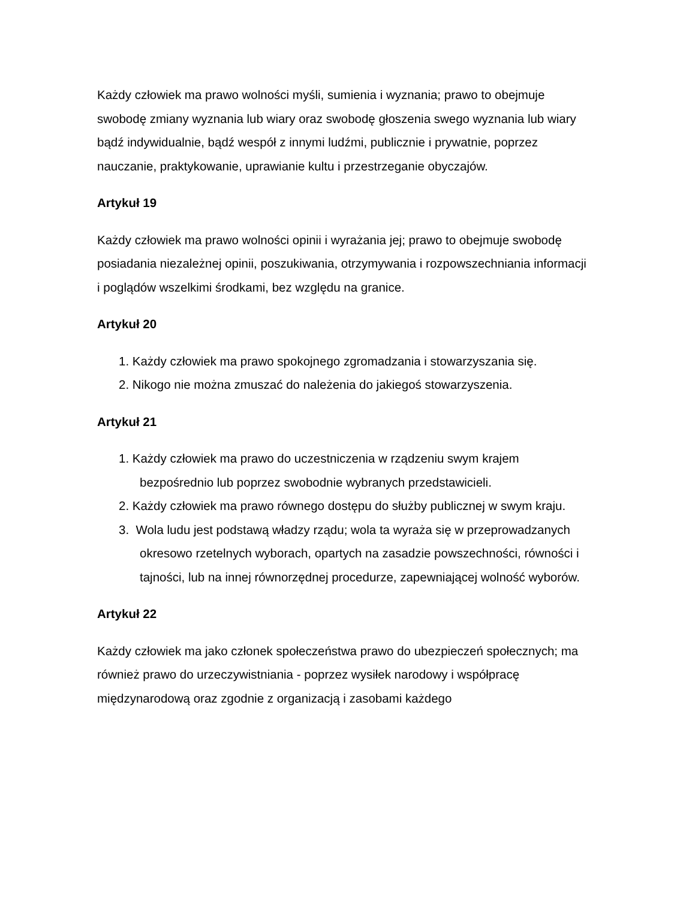Każdy człowiek ma prawo wolności myśli, sumienia i wyznania; prawo to obejmuje swobodę zmiany wyznania lub wiary oraz swobodę głoszenia swego wyznania lub wiary bądź indywidualnie, bądź wespół z innymi ludźmi, publicznie i prywatnie, poprzez nauczanie, praktykowanie, uprawianie kultu i przestrzeganie obyczajów.
Artykuł 19
Każdy człowiek ma prawo wolności opinii i wyrażania jej; prawo to obejmuje swobodę posiadania niezależnej opinii, poszukiwania, otrzymywania i rozpowszechniania informacji i poglądów wszelkimi środkami, bez względu na granice.
Artykuł 20
1. Każdy człowiek ma prawo spokojnego zgromadzania i stowarzyszania się.
2. Nikogo nie można zmuszać do należenia do jakiegoś stowarzyszenia.
Artykuł 21
1. Każdy człowiek ma prawo do uczestniczenia w rządzeniu swym krajem bezpośrednio lub poprzez swobodnie wybranych przedstawicieli.
2. Każdy człowiek ma prawo równego dostępu do służby publicznej w swym kraju.
3. Wola ludu jest podstawą władzy rządu; wola ta wyraża się w przeprowadzanych okresowo rzetelnych wyborach, opartych na zasadzie powszechności, równości i tajności, lub na innej równorzędnej procedurze, zapewniającej wolność wyborów.
Artykuł 22
Każdy człowiek ma jako członek społeczeństwa prawo do ubezpieczeń społecznych; ma również prawo do urzeczywistniania - poprzez wysiłek narodowy i współpracę międzynarodową oraz zgodnie z organizacją i zasobami każdego